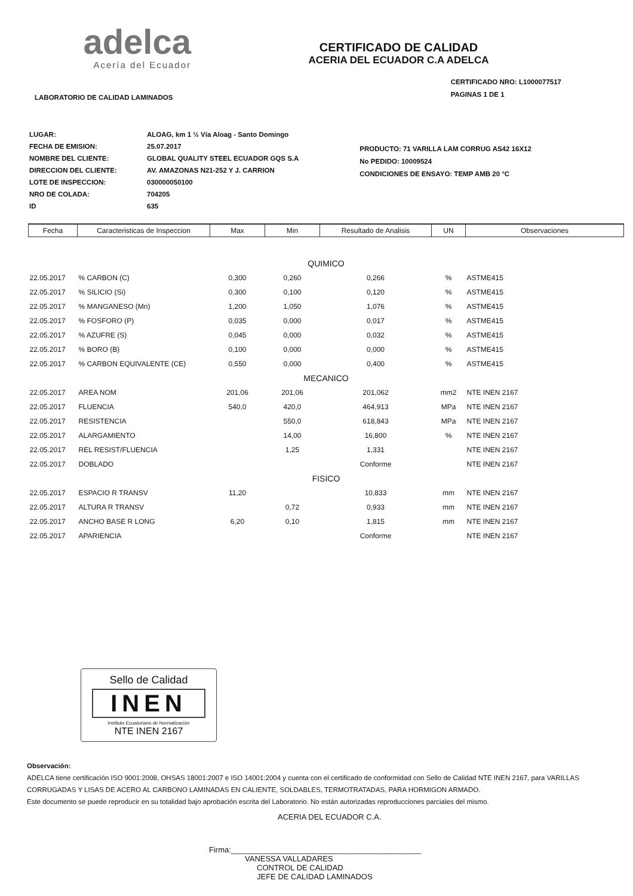adelca
Acería del Ecuador
CERTIFICADO DE CALIDAD
ACERIA DEL ECUADOR C.A ADELCA
LABORATORIO DE CALIDAD LAMINADOS
CERTIFICADO NRO: L1000077517
PAGINAS 1 DE 1
| LUGAR: | ALOAG, km 1 ½ Vía Aloag - Santo Domingo |
| FECHA DE EMISION: | 25.07.2017 |
| NOMBRE DEL CLIENTE: | GLOBAL QUALITY STEEL ECUADOR GQS S.A |
| DIRECCION DEL CLIENTE: | AV. AMAZONAS N21-252 Y J. CARRION |
| LOTE DE INSPECCION: | 030000050100 |
| NRO DE COLADA: | 704205 |
| ID | 635 |
PRODUCTO: 71 VARILLA LAM CORRUG AS42 16X12
No PEDIDO: 10009524
CONDICIONES DE ENSAYO: TEMP AMB 20 °C
| Fecha | Caracteristicas de Inspeccion | Max | Min | Resultado de Analisis | UN | Observaciones |
| --- | --- | --- | --- | --- | --- | --- |
| QUIMICO | | | | | | |
| 22.05.2017 | % CARBON (C) | 0,300 | 0,260 | 0,266 | % | ASTME415 |
| 22.05.2017 | % SILICIO (Si) | 0,300 | 0,100 | 0,120 | % | ASTME415 |
| 22.05.2017 | % MANGANESO (Mn) | 1,200 | 1,050 | 1,076 | % | ASTME415 |
| 22.05.2017 | % FOSFORO (P) | 0,035 | 0,000 | 0,017 | % | ASTME415 |
| 22.05.2017 | % AZUFRE (S) | 0,045 | 0,000 | 0,032 | % | ASTME415 |
| 22.05.2017 | % BORO (B) | 0,100 | 0,000 | 0,000 | % | ASTME415 |
| 22.05.2017 | % CARBON EQUIVALENTE (CE) | 0,550 | 0,000 | 0,400 | % | ASTME415 |
| MECANICO | | | | | | |
| 22.05.2017 | AREA NOM | 201,06 | 201,06 | 201,062 | mm2 | NTE INEN 2167 |
| 22.05.2017 | FLUENCIA | 540,0 | 420,0 | 464,913 | MPa | NTE INEN 2167 |
| 22.05.2017 | RESISTENCIA | | 550,0 | 618,843 | MPa | NTE INEN 2167 |
| 22.05.2017 | ALARGAMIENTO | | 14,00 | 16,800 | % | NTE INEN 2167 |
| 22.05.2017 | REL RESIST/FLUENCIA | | 1,25 | 1,331 | | NTE INEN 2167 |
| 22.05.2017 | DOBLADO | | | Conforme | | NTE INEN 2167 |
| FISICO | | | | | | |
| 22.05.2017 | ESPACIO R TRANSV | 11,20 | | 10,833 | mm | NTE INEN 2167 |
| 22.05.2017 | ALTURA R TRANSV | | 0,72 | 0,933 | mm | NTE INEN 2167 |
| 22.05.2017 | ANCHO BASE R LONG | 6,20 | 0,10 | 1,815 | mm | NTE INEN 2167 |
| 22.05.2017 | APARIENCIA | | | Conforme | | NTE INEN 2167 |
Sello de Calidad
INEN
Instituto Ecuatoriano de Normalización
NTE INEN 2167
Observación:
ADELCA tiene certificación ISO 9001:2008, OHSAS 18001:2007 e ISO 14001:2004 y cuenta con el certificado de conformidad con Sello de Calidad NTE INEN 2167, para VARILLAS CORRUGADAS Y LISAS DE ACERO AL CARBONO LAMINADAS EN CALIENTE, SOLDABLES, TERMOTRATADAS, PARA HORMIGON ARMADO.
Este documento se puede reproducir en su totalidad bajo aprobación escrita del Laboratorio. No están autorizadas reproducciones parciales del mismo.
ACERIA DEL ECUADOR C.A.
Firma:____________________________________________
VANESSA VALLADARES
CONTROL DE CALIDAD
JEFE DE CALIDAD LAMINADOS